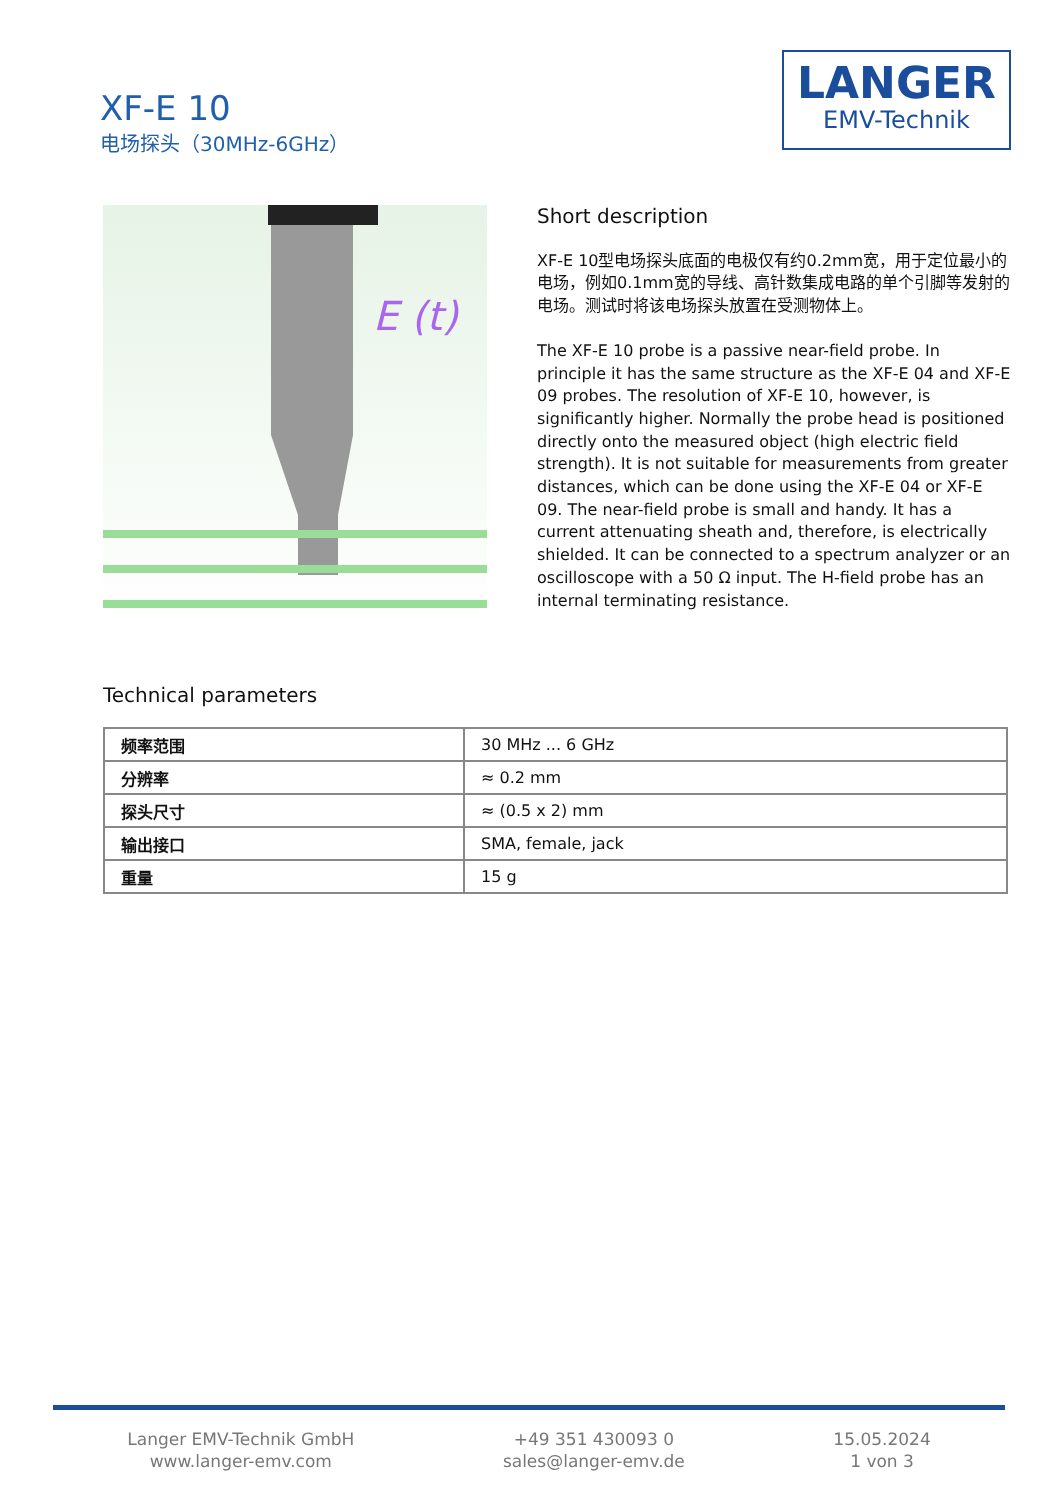XF-E 10
电场探头（30MHz-6GHz）
LANGER
EMV-Technik
E (t)
Short description
XF-E 10型电场探头底面的电极仅有约0.2mm宽，用于定位最小的电场，例如0.1mm宽的导线、高针数集成电路的单个引脚等发射的电场。测试时将该电场探头放置在受测物体上。
The XF-E 10 probe is a passive near-field probe. In principle it has the same structure as the XF-E 04 and XF-E 09 probes. The resolution of XF-E 10, however, is significantly higher. Normally the probe head is positioned directly onto the measured object (high electric field strength). It is not suitable for measurements from greater distances, which can be done using the XF-E 04 or XF-E 09. The near-field probe is small and handy. It has a current attenuating sheath and, therefore, is electrically shielded. It can be connected to a spectrum analyzer or an oscilloscope with a 50 Ω input. The H-field probe has an internal terminating resistance.
Technical parameters
| 频率范围 | 30 MHz ... 6 GHz |
| 分辨率 | ≈ 0.2 mm |
| 探头尺寸 | ≈ (0.5 x 2) mm |
| 输出接口 | SMA, female, jack |
| 重量 | 15 g |
Langer EMV-Technik GmbH
www.langer-emv.com
+49 351 430093 0
sales@langer-emv.de
15.05.2024
1 von 3